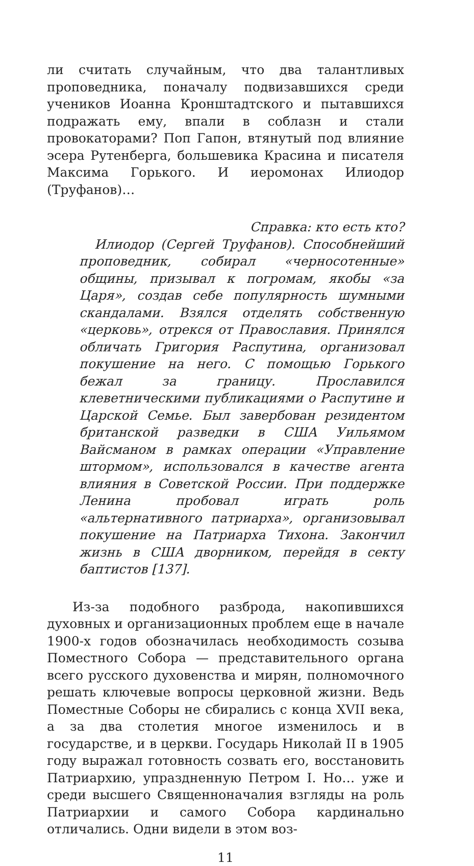ли считать случайным, что два талантливых проповедника, поначалу подвизавшихся среди учеников Иоанна Кронштадтского и пытавшихся подражать ему, впали в соблазн и стали провокаторами? Поп Гапон, втянутый под влияние эсера Рутенберга, большевика Красина и писателя Максима Горького. И иеромонах Илиодор (Труфанов)…
Справка: кто есть кто?
Илиодор (Сергей Труфанов). Способнейший проповедник, собирал «черносотенные» общины, призывал к погромам, якобы «за Царя», создав себе популярность шумными скандалами. Взялся отделять собственную «церковь», отрекся от Православия. Принялся обличать Григория Распутина, организовал покушение на него. С помощью Горького бежал за границу. Прославился клеветническими публикациями о Распутине и Царской Семье. Был завербован резидентом британской разведки в США Уильямом Вайсманом в рамках операции «Управление штормом», использовался в качестве агента влияния в Советской России. При поддержке Ленина пробовал играть роль «альтернативного патриарха», организовывал покушение на Патриарха Тихона. Закончил жизнь в США дворником, перейдя в секту баптистов [137].
Из-за подобного разброда, накопившихся духовных и организационных проблем еще в начале 1900-х годов обозначилась необходимость созыва Поместного Собора — представительного органа всего русского духовенства и мирян, полномочного решать ключевые вопросы церковной жизни. Ведь Поместные Соборы не сбирались с конца XVII века, а за два столетия многое изменилось и в государстве, и в церкви. Государь Николай II в 1905 году выражал готовность созвать его, восстановить Патриархию, упраздненную Петром I. Но… уже и среди высшего Священноначалия взгляды на роль Патриархии и самого Собора кардинально отличались. Одни видели в этом воз-
11